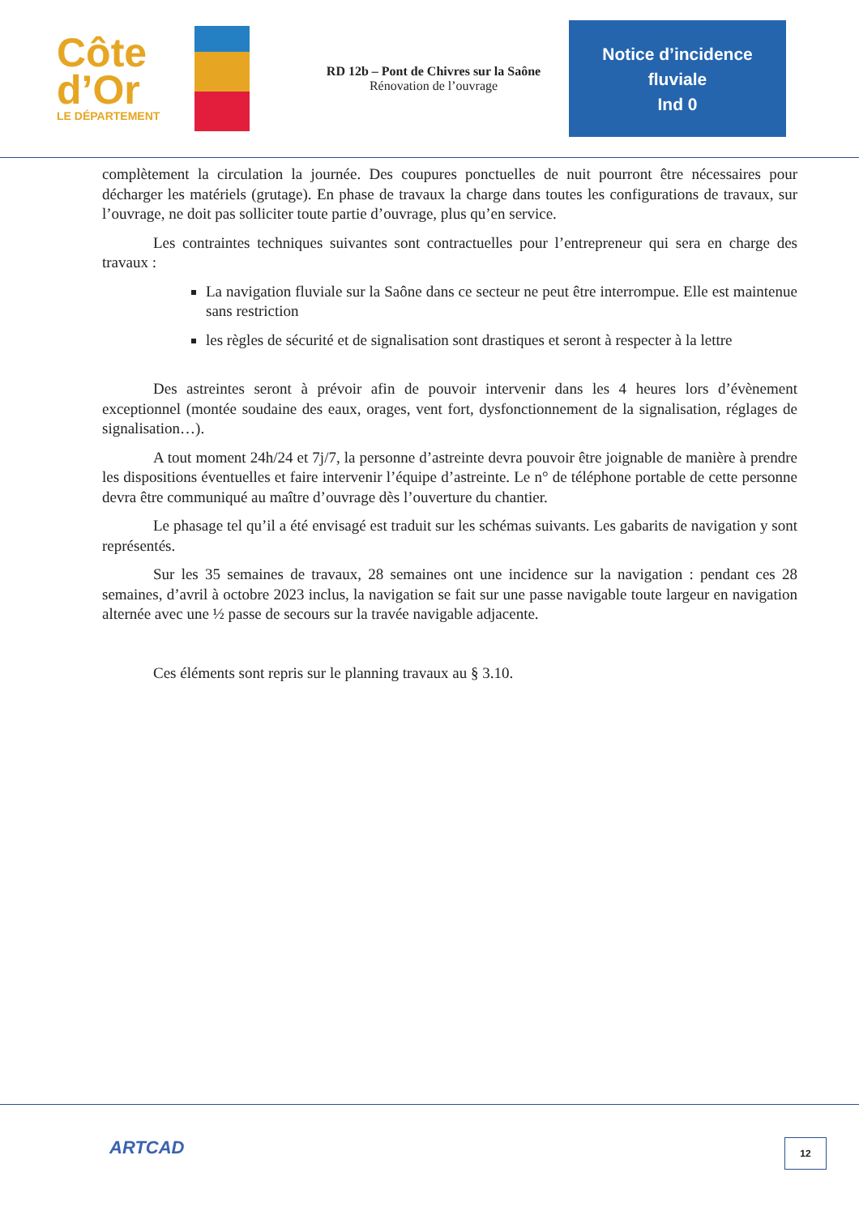Côte
d’Or
LE DÉPARTEMENT
RD 12b – Pont de Chivres sur la Saône
Rénovation de l’ouvrage
Notice d’incidence
fluviale
Ind 0
complètement la circulation la journée. Des coupures ponctuelles de nuit pourront être nécessaires pour décharger les matériels (grutage). En phase de travaux la charge dans toutes les configurations de travaux, sur l’ouvrage, ne doit pas solliciter toute partie d’ouvrage, plus qu’en service.
Les contraintes techniques suivantes sont contractuelles pour l’entrepreneur qui sera en charge des travaux :
La navigation fluviale sur la Saône dans ce secteur ne peut être interrompue. Elle est maintenue sans restriction
les règles de sécurité et de signalisation sont drastiques et seront à respecter à la lettre
Des astreintes seront à prévoir afin de pouvoir intervenir dans les 4 heures lors d’évènement exceptionnel (montée soudaine des eaux, orages, vent fort, dysfonctionnement de la signalisation, réglages de signalisation…).
A tout moment 24h/24 et 7j/7, la personne d’astreinte devra pouvoir être joignable de manière à prendre les dispositions éventuelles et faire intervenir l’équipe d’astreinte. Le n° de téléphone portable de cette personne devra être communiqué au maître d’ouvrage dès l’ouverture du chantier.
Le phasage tel qu’il a été envisagé est traduit sur les schémas suivants. Les gabarits de navigation y sont représentés.
Sur les 35 semaines de travaux, 28 semaines ont une incidence sur la navigation : pendant ces 28 semaines, d’avril à octobre 2023 inclus, la navigation se fait sur une passe navigable toute largeur en navigation alternée avec une ½ passe de secours sur la travée navigable adjacente.
Ces éléments sont repris sur le planning travaux au § 3.10.
ARTCAD 12